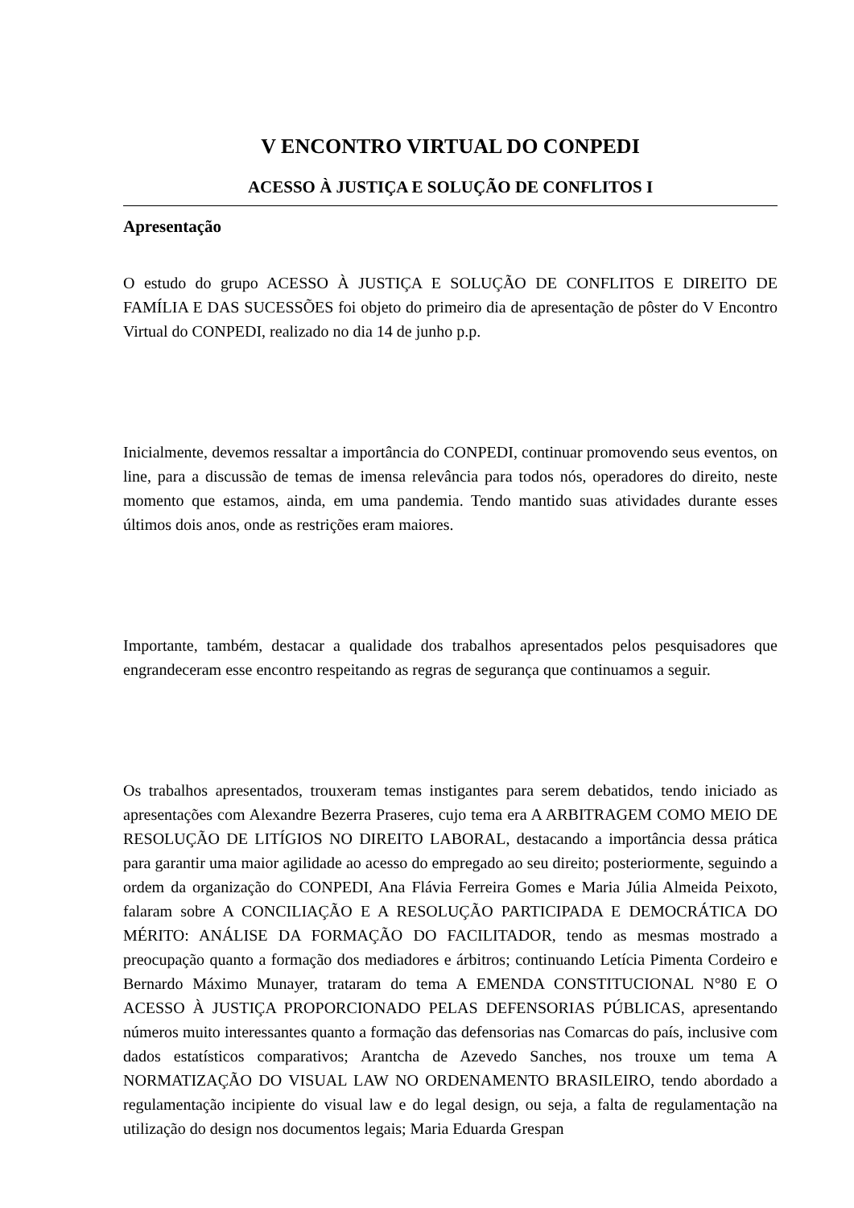V ENCONTRO VIRTUAL DO CONPEDI
ACESSO À JUSTIÇA E SOLUÇÃO DE CONFLITOS I
Apresentação
O estudo do grupo ACESSO À JUSTIÇA E SOLUÇÃO DE CONFLITOS E DIREITO DE FAMÍLIA E DAS SUCESSÕES foi objeto do primeiro dia de apresentação de pôster do V Encontro Virtual do CONPEDI, realizado no dia 14 de junho p.p.
Inicialmente, devemos ressaltar a importância do CONPEDI, continuar promovendo seus eventos, on line, para a discussão de temas de imensa relevância para todos nós, operadores do direito, neste momento que estamos, ainda, em uma pandemia. Tendo mantido suas atividades durante esses últimos dois anos, onde as restrições eram maiores.
Importante, também, destacar a qualidade dos trabalhos apresentados pelos pesquisadores que engrandeceram esse encontro respeitando as regras de segurança que continuamos a seguir.
Os trabalhos apresentados, trouxeram temas instigantes para serem debatidos, tendo iniciado as apresentações com Alexandre Bezerra Praseres, cujo tema era A ARBITRAGEM COMO MEIO DE RESOLUÇÃO DE LITÍGIOS NO DIREITO LABORAL, destacando a importância dessa prática para garantir uma maior agilidade ao acesso do empregado ao seu direito; posteriormente, seguindo a ordem da organização do CONPEDI, Ana Flávia Ferreira Gomes e Maria Júlia Almeida Peixoto, falaram sobre A CONCILIAÇÃO E A RESOLUÇÃO PARTICIPADA E DEMOCRÁTICA DO MÉRITO: ANÁLISE DA FORMAÇÃO DO FACILITADOR, tendo as mesmas mostrado a preocupação quanto a formação dos mediadores e árbitros; continuando Letícia Pimenta Cordeiro e Bernardo Máximo Munayer, trataram do tema A EMENDA CONSTITUCIONAL N°80 E O ACESSO À JUSTIÇA PROPORCIONADO PELAS DEFENSORIAS PÚBLICAS, apresentando números muito interessantes quanto a formação das defensorias nas Comarcas do país, inclusive com dados estatísticos comparativos; Arantcha de Azevedo Sanches, nos trouxe um tema A NORMATIZAÇÃO DO VISUAL LAW NO ORDENAMENTO BRASILEIRO, tendo abordado a regulamentação incipiente do visual law e do legal design, ou seja, a falta de regulamentação na utilização do design nos documentos legais; Maria Eduarda Grespan